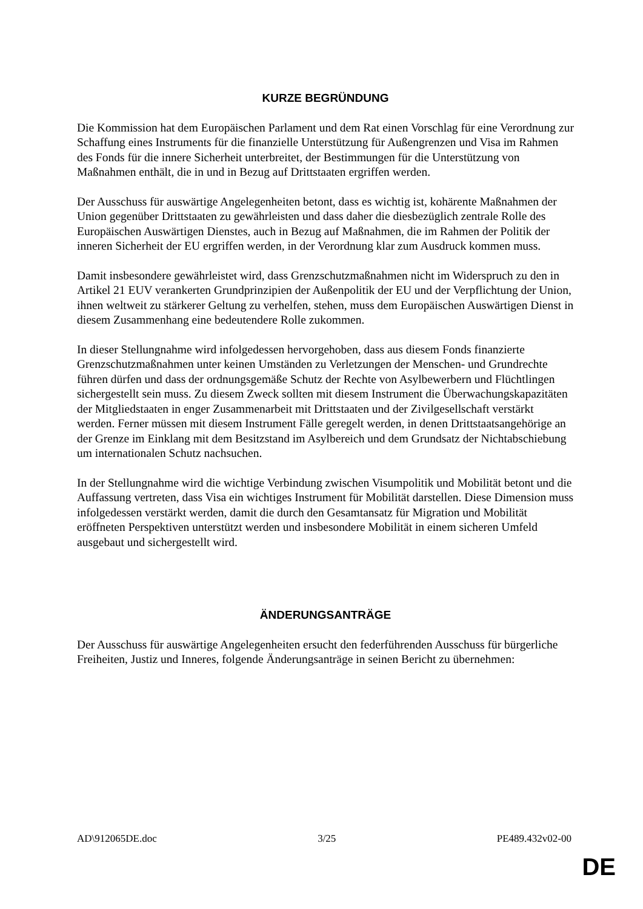KURZE BEGRÜNDUNG
Die Kommission hat dem Europäischen Parlament und dem Rat einen Vorschlag für eine Verordnung zur Schaffung eines Instruments für die finanzielle Unterstützung für Außengrenzen und Visa im Rahmen des Fonds für die innere Sicherheit unterbreitet, der Bestimmungen für die Unterstützung von Maßnahmen enthält, die in und in Bezug auf Drittstaaten ergriffen werden.
Der Ausschuss für auswärtige Angelegenheiten betont, dass es wichtig ist, kohärente Maßnahmen der Union gegenüber Drittstaaten zu gewährleisten und dass daher die diesbezüglich zentrale Rolle des Europäischen Auswärtigen Dienstes, auch in Bezug auf Maßnahmen, die im Rahmen der Politik der inneren Sicherheit der EU ergriffen werden, in der Verordnung klar zum Ausdruck kommen muss.
Damit insbesondere gewährleistet wird, dass Grenzschutzmaßnahmen nicht im Widerspruch zu den in Artikel 21 EUV verankerten Grundprinzipien der Außenpolitik der EU und der Verpflichtung der Union, ihnen weltweit zu stärkerer Geltung zu verhelfen, stehen, muss dem Europäischen Auswärtigen Dienst in diesem Zusammenhang eine bedeutendere Rolle zukommen.
In dieser Stellungnahme wird infolgedessen hervorgehoben, dass aus diesem Fonds finanzierte Grenzschutzmaßnahmen unter keinen Umständen zu Verletzungen der Menschen- und Grundrechte führen dürfen und dass der ordnungsgemäße Schutz der Rechte von Asylbewerbern und Flüchtlingen sichergestellt sein muss. Zu diesem Zweck sollten mit diesem Instrument die Überwachungskapazitäten der Mitgliedstaaten in enger Zusammenarbeit mit Drittstaaten und der Zivilgesellschaft verstärkt werden. Ferner müssen mit diesem Instrument Fälle geregelt werden, in denen Drittstaatsangehörige an der Grenze im Einklang mit dem Besitzstand im Asylbereich und dem Grundsatz der Nichtabschiebung um internationalen Schutz nachsuchen.
In der Stellungnahme wird die wichtige Verbindung zwischen Visumpolitik und Mobilität betont und die Auffassung vertreten, dass Visa ein wichtiges Instrument für Mobilität darstellen. Diese Dimension muss infolgedessen verstärkt werden, damit die durch den Gesamtansatz für Migration und Mobilität eröffneten Perspektiven unterstützt werden und insbesondere Mobilität in einem sicheren Umfeld ausgebaut und sichergestellt wird.
ÄNDERUNGSANTRÄGE
Der Ausschuss für auswärtige Angelegenheiten ersucht den federführenden Ausschuss für bürgerliche Freiheiten, Justiz und Inneres, folgende Änderungsanträge in seinen Bericht zu übernehmen:
AD\912065DE.doc 3/25 PE489.432v02-00
DE